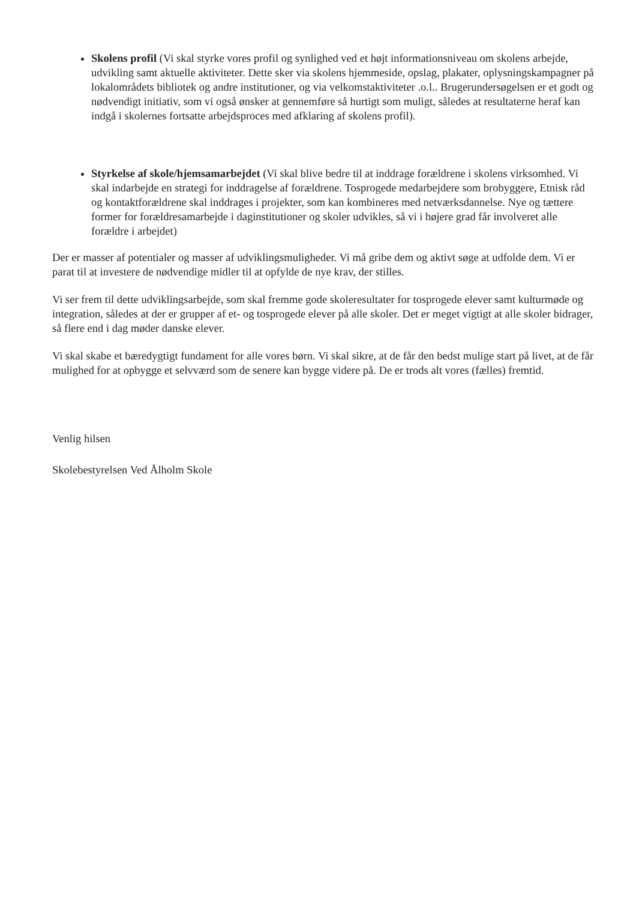Skolens profil (Vi skal styrke vores profil og synlighed ved et højt informationsniveau om skolens arbejde, udvikling samt aktuelle aktiviteter. Dette sker via skolens hjemmeside, opslag, plakater, oplysningskampagner på lokalområdets bibliotek og andre institutioner, og via velkomstaktiviteter .o.l.. Brugerundersøgelsen er et godt og nødvendigt initiativ, som vi også ønsker at gennemføre så hurtigt som muligt, således at resultaterne heraf kan indgå i skolernes fortsatte arbejdsproces med afklaring af skolens profil).
Styrkelse af skole/hjemsamarbejdet (Vi skal blive bedre til at inddrage forældrene i skolens virksomhed. Vi skal indarbejde en strategi for inddragelse af forældrene. Tosprogede medarbejdere som brobyggere, Etnisk råd og kontaktforældrene skal inddrages i projekter, som kan kombineres med netværksdannelse. Nye og tættere former for forældresamarbejde i daginstitutioner og skoler udvikles, så vi i højere grad får involveret alle forældre i arbejdet)
Der er masser af potentialer og masser af udviklingsmuligheder. Vi må gribe dem og aktivt søge at udfolde dem. Vi er parat til at investere de nødvendige midler til at opfylde de nye krav, der stilles.
Vi ser frem til dette udviklingsarbejde, som skal fremme gode skoleresultater for tosprogede elever samt kulturmøde og integration, således at der er grupper af et- og tosprogede elever på alle skoler. Det er meget vigtigt at alle skoler bidrager, så flere end i dag møder danske elever.
Vi skal skabe et bæredygtigt fundament for alle vores børn. Vi skal sikre, at de får den bedst mulige start på livet, at de får mulighed for at opbygge et selvværd som de senere kan bygge videre på. De er trods alt vores (fælles) fremtid.
Venlig hilsen
Skolebestyrelsen Ved Ålholm Skole